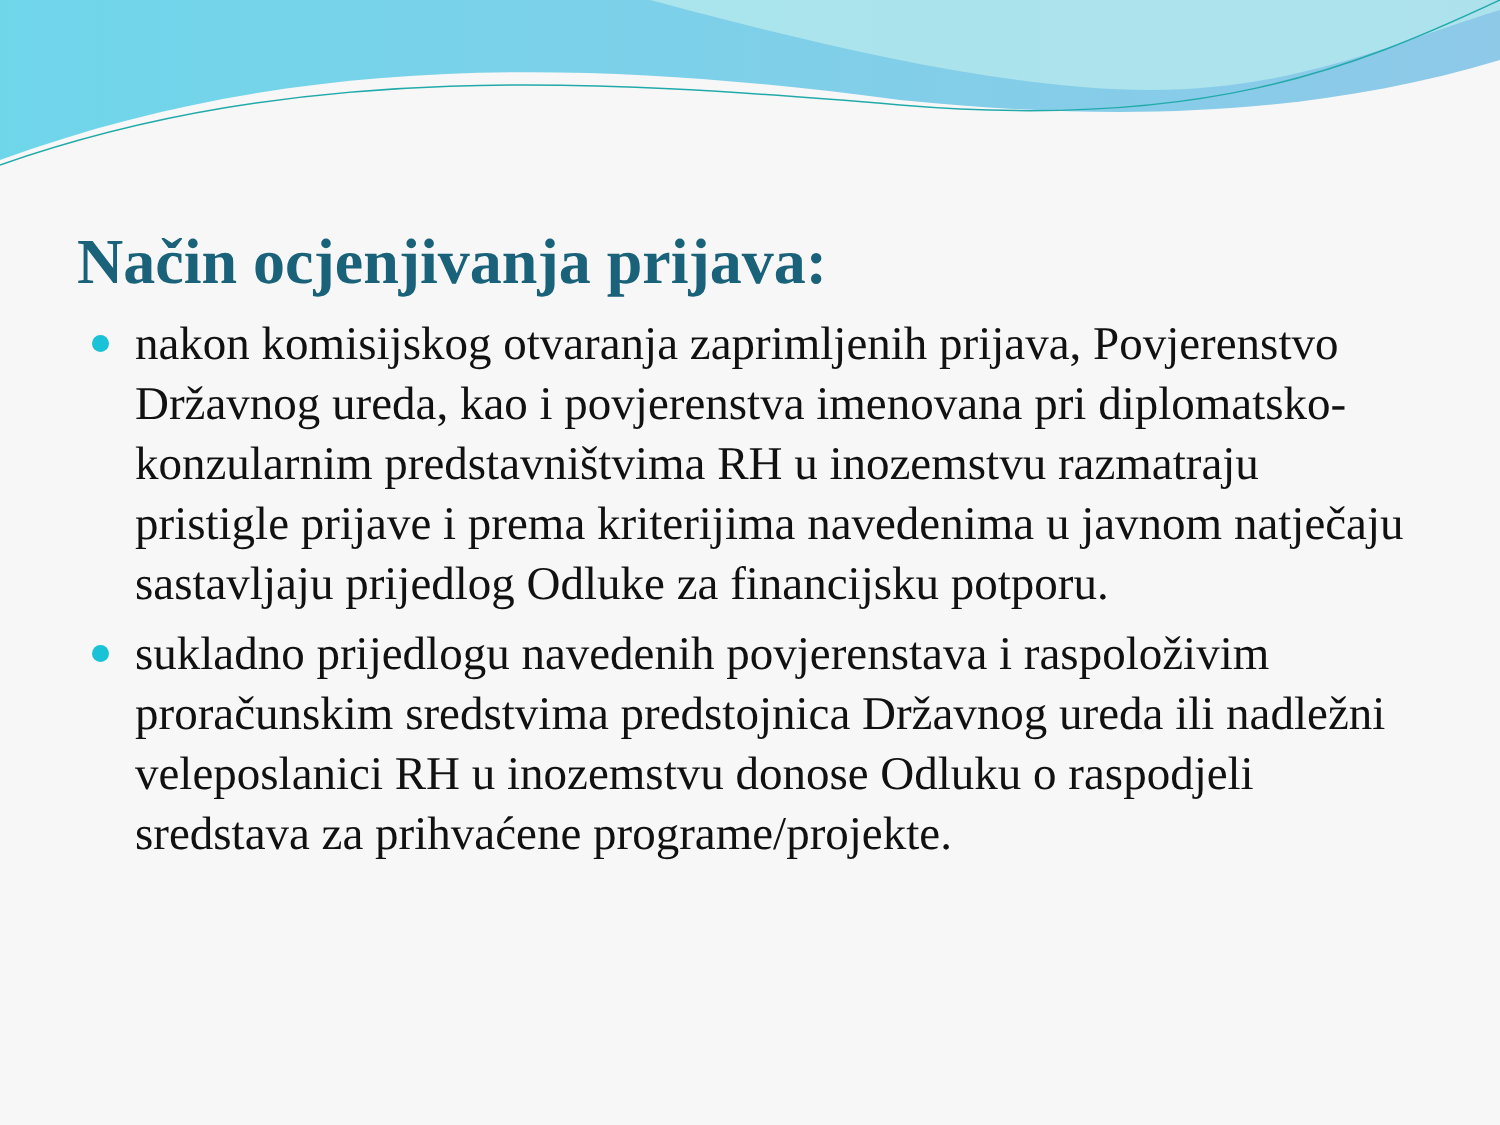Način ocjenjivanja prijava:
nakon komisijskog otvaranja zaprimljenih prijava, Povjerenstvo Državnog ureda, kao i povjerenstva imenovana pri diplomatsko-konzularnim predstavništvima RH u inozemstvu razmatraju pristigle prijave i prema kriterijima navedenima u javnom natječaju sastavljaju prijedlog Odluke za financijsku potporu.
sukladno prijedlogu navedenih povjerenstava i raspoloživim proračunskim sredstvima predstojnica Državnog ureda ili nadležni veleposlanici RH u inozemstvu donose Odluku o raspodjeli sredstava za prihvaćene programe/projekte.